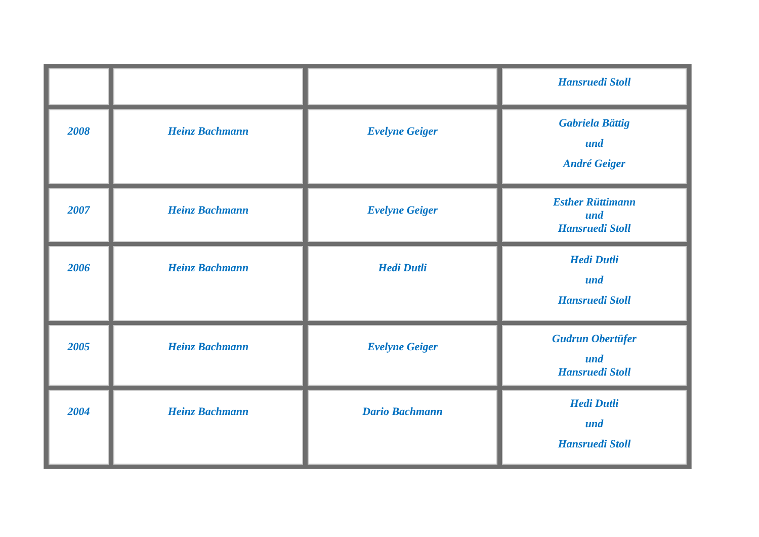| | | | Hansruedi Stoll |
| 2008 | Heinz Bachmann | Evelyne Geiger | Gabriela Bättig und André Geiger |
| 2007 | Heinz Bachmann | Evelyne Geiger | Esther Rüttimann und Hansruedi Stoll |
| 2006 | Heinz Bachmann | Hedi Dutli | Hedi Dutli und Hansruedi Stoll |
| 2005 | Heinz Bachmann | Evelyne Geiger | Gudrun Obertüfer und Hansruedi Stoll |
| 2004 | Heinz Bachmann | Dario Bachmann | Hedi Dutli und Hansruedi Stoll |